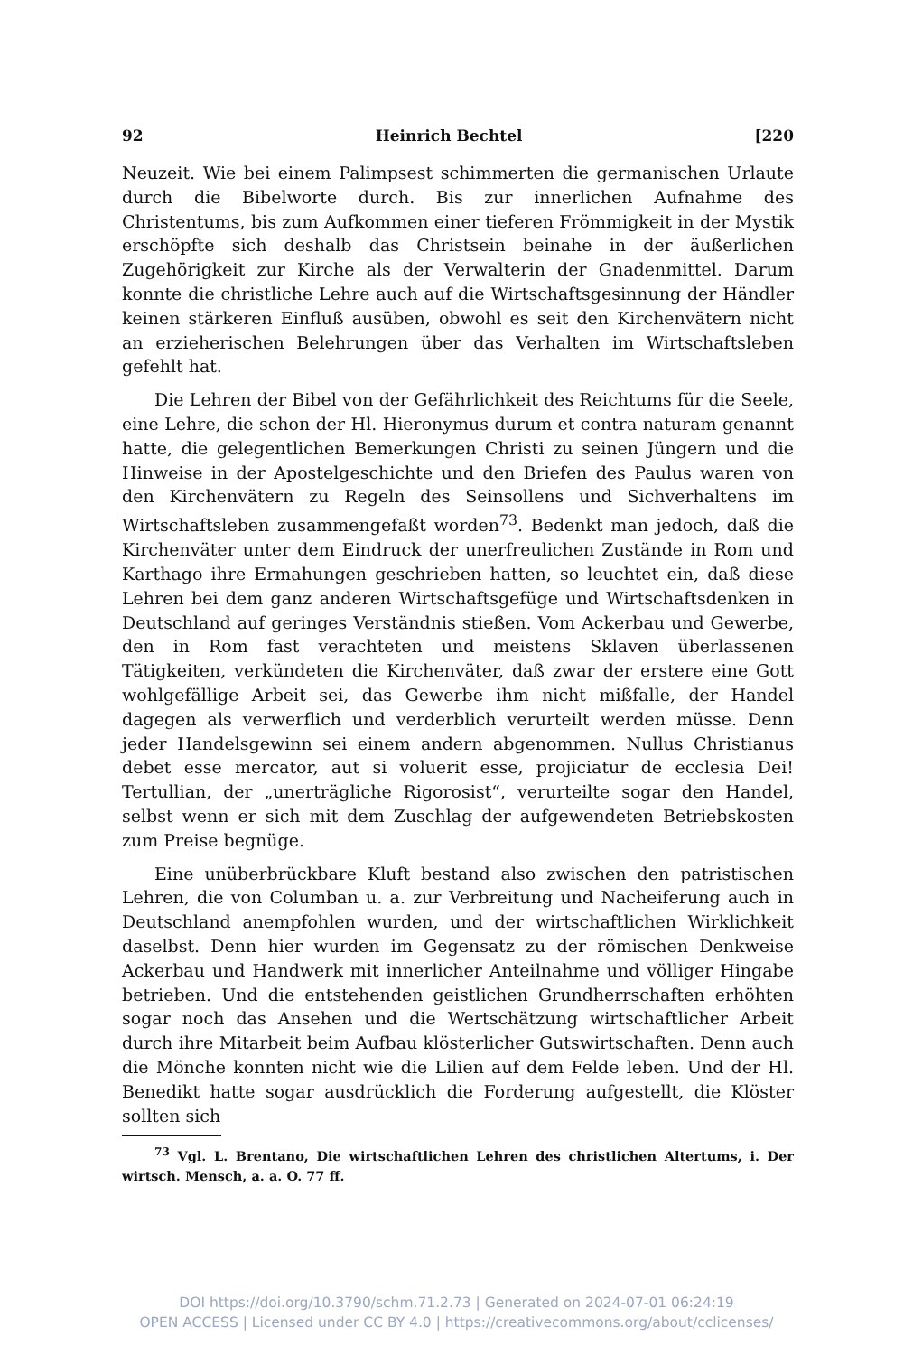92 Heinrich Bechtel [220
Neuzeit. Wie bei einem Palimpsest schimmerten die germanischen Urlaute durch die Bibelworte durch. Bis zur innerlichen Aufnahme des Christentums, bis zum Aufkommen einer tieferen Frömmigkeit in der Mystik erschöpfte sich deshalb das Christsein beinahe in der äußerlichen Zugehörigkeit zur Kirche als der Verwalterin der Gnadenmittel. Darum konnte die christliche Lehre auch auf die Wirtschaftsgesinnung der Händler keinen stärkeren Einfluß ausüben, obwohl es seit den Kirchenvätern nicht an erzieherischen Belehrungen über das Verhalten im Wirtschaftsleben gefehlt hat.
Die Lehren der Bibel von der Gefährlichkeit des Reichtums für die Seele, eine Lehre, die schon der Hl. Hieronymus durum et contra naturam genannt hatte, die gelegentlichen Bemerkungen Christi zu seinen Jüngern und die Hinweise in der Apostelgeschichte und den Briefen des Paulus waren von den Kirchenvätern zu Regeln des Seinsollens und Sichverhaltens im Wirtschaftsleben zusammengefaßt worden<sup>73</sup>. Bedenkt man jedoch, daß die Kirchenväter unter dem Eindruck der unerfreulichen Zustände in Rom und Karthago ihre Ermahungen geschrieben hatten, so leuchtet ein, daß diese Lehren bei dem ganz anderen Wirtschaftsgefüge und Wirtschaftsdenken in Deutschland auf geringes Verständnis stießen. Vom Ackerbau und Gewerbe, den in Rom fast verachteten und meistens Sklaven überlassenen Tätigkeiten, verkündeten die Kirchenväter, daß zwar der erstere eine Gott wohlgefällige Arbeit sei, das Gewerbe ihm nicht mißfalle, der Handel dagegen als verwerflich und verderblich verurteilt werden müsse. Denn jeder Handelsgewinn sei einem andern abgenommen. Nullus Christianus debet esse mercator, aut si voluerit esse, projiciatur de ecclesia Dei! Tertullian, der „unerträgliche Rigorosist“, verurteilte sogar den Handel, selbst wenn er sich mit dem Zuschlag der aufgewendeten Betriebskosten zum Preise begnüge.
Eine unüberbrückbare Kluft bestand also zwischen den patristischen Lehren, die von Columban u. a. zur Verbreitung und Nacheiferung auch in Deutschland anempfohlen wurden, und der wirtschaftlichen Wirklichkeit daselbst. Denn hier wurden im Gegensatz zu der römischen Denkweise Ackerbau und Handwerk mit innerlicher Anteilnahme und völliger Hingabe betrieben. Und die entstehenden geistlichen Grundherrschaften erhöhten sogar noch das Ansehen und die Wertschätzung wirtschaftlicher Arbeit durch ihre Mitarbeit beim Aufbau klösterlicher Gutswirtschaften. Denn auch die Mönche konnten nicht wie die Lilien auf dem Felde leben. Und der Hl. Benedikt hatte sogar ausdrücklich die Forderung aufgestellt, die Klöster sollten sich
<sup>73</sup> Vgl. L. Brentano, Die wirtschaftlichen Lehren des christlichen Altertums, i. Der wirtsch. Mensch, a. a. O. 77 ff.
DOI https://doi.org/10.3790/schm.71.2.73 | Generated on 2024-07-01 06:24:19
OPEN ACCESS | Licensed under CC BY 4.0 | https://creativecommons.org/about/cclicenses/